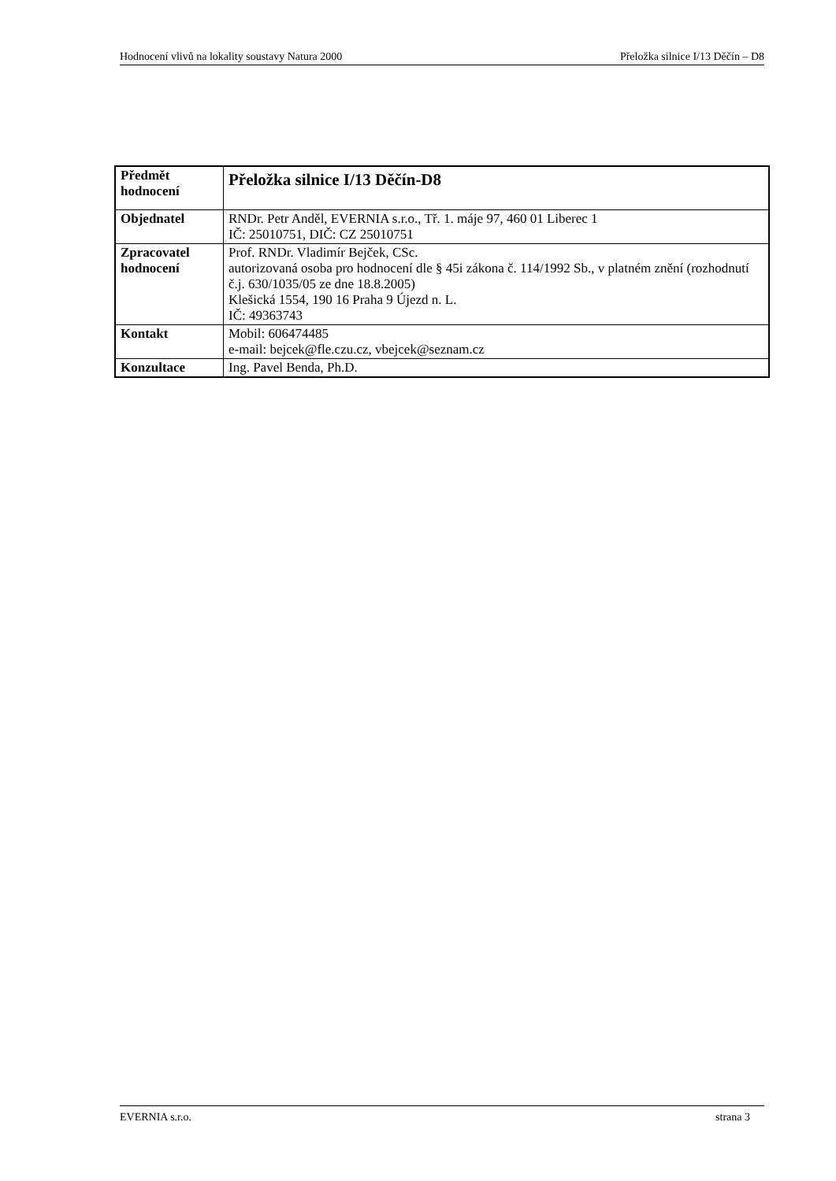Hodnocení vlivů na lokality soustavy Natura 2000 Přeložka silnice I/13 Děčín – D8
| Předmět hodnocení | Přeložka silnice I/13 Děčín-D8 |
| Objednatel | RNDr. Petr Anděl, EVERNIA s.r.o., Tř. 1. máje 97, 460 01 Liberec 1 IČ: 25010751, DIČ: CZ 25010751 |
| Zpracovatel hodnocení | Prof. RNDr. Vladimír Bejček, CSc. autorizovaná osoba pro hodnocení dle § 45i zákona č. 114/1992 Sb., v platném znění (rozhodnutí č.j. 630/1035/05 ze dne 18.8.2005) Klešická 1554, 190 16 Praha 9 Újezd n. L. IČ: 49363743 |
| Kontakt | Mobil: 606474485 e-mail: bejcek@fle.czu.cz , vbejcek@seznam.cz |
| Konzultace | Ing. Pavel Benda, Ph.D. |
EVERNIA s.r.o. strana 3